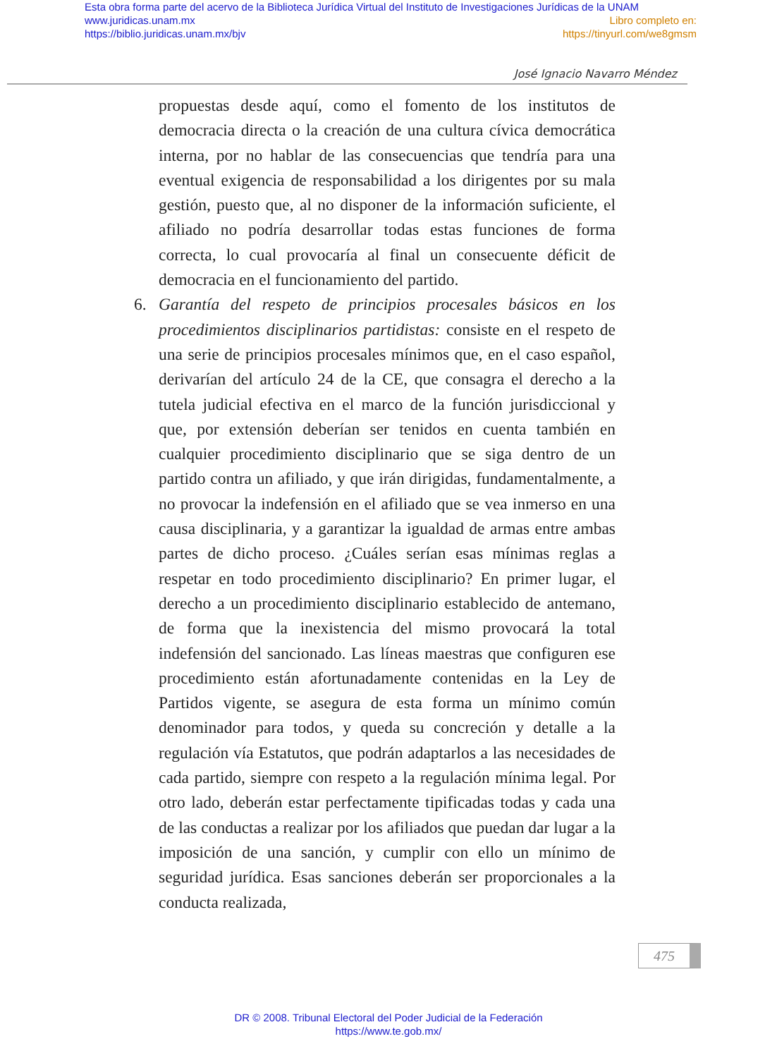Esta obra forma parte del acervo de la Biblioteca Jurídica Virtual del Instituto de Investigaciones Jurídicas de la UNAM
www.juridicas.unam.mx Libro completo en:
https://biblio.juridicas.unam.mx/bjv https://tinyurl.com/we8gmsm
José Ignacio Navarro Méndez
propuestas desde aquí, como el fomento de los institutos de democracia directa o la creación de una cultura cívica democrática interna, por no hablar de las consecuencias que tendría para una eventual exigencia de responsabilidad a los dirigentes por su mala gestión, puesto que, al no disponer de la información suficiente, el afiliado no podría desarrollar todas estas funciones de forma correcta, lo cual provocaría al final un consecuente déficit de democracia en el funcionamiento del partido.
6. Garantía del respeto de principios procesales básicos en los procedimientos disciplinarios partidistas: consiste en el respeto de una serie de principios procesales mínimos que, en el caso español, derivarían del artículo 24 de la CE, que consagra el derecho a la tutela judicial efectiva en el marco de la función jurisdiccional y que, por extensión deberían ser tenidos en cuenta también en cualquier procedimiento disciplinario que se siga dentro de un partido contra un afiliado, y que irán dirigidas, fundamentalmente, a no provocar la indefensión en el afiliado que se vea inmerso en una causa disciplinaria, y a garantizar la igualdad de armas entre ambas partes de dicho proceso. ¿Cuáles serían esas mínimas reglas a respetar en todo procedimiento disciplinario? En primer lugar, el derecho a un procedimiento disciplinario establecido de antemano, de forma que la inexistencia del mismo provocará la total indefensión del sancionado. Las líneas maestras que configuren ese procedimiento están afortunadamente contenidas en la Ley de Partidos vigente, se asegura de esta forma un mínimo común denominador para todos, y queda su concreción y detalle a la regulación vía Estatutos, que podrán adaptarlos a las necesidades de cada partido, siempre con respeto a la regulación mínima legal. Por otro lado, deberán estar perfectamente tipificadas todas y cada una de las conductas a realizar por los afiliados que puedan dar lugar a la imposición de una sanción, y cumplir con ello un mínimo de seguridad jurídica. Esas sanciones deberán ser proporcionales a la conducta realizada,
475
DR © 2008. Tribunal Electoral del Poder Judicial de la Federación
https://www.te.gob.mx/